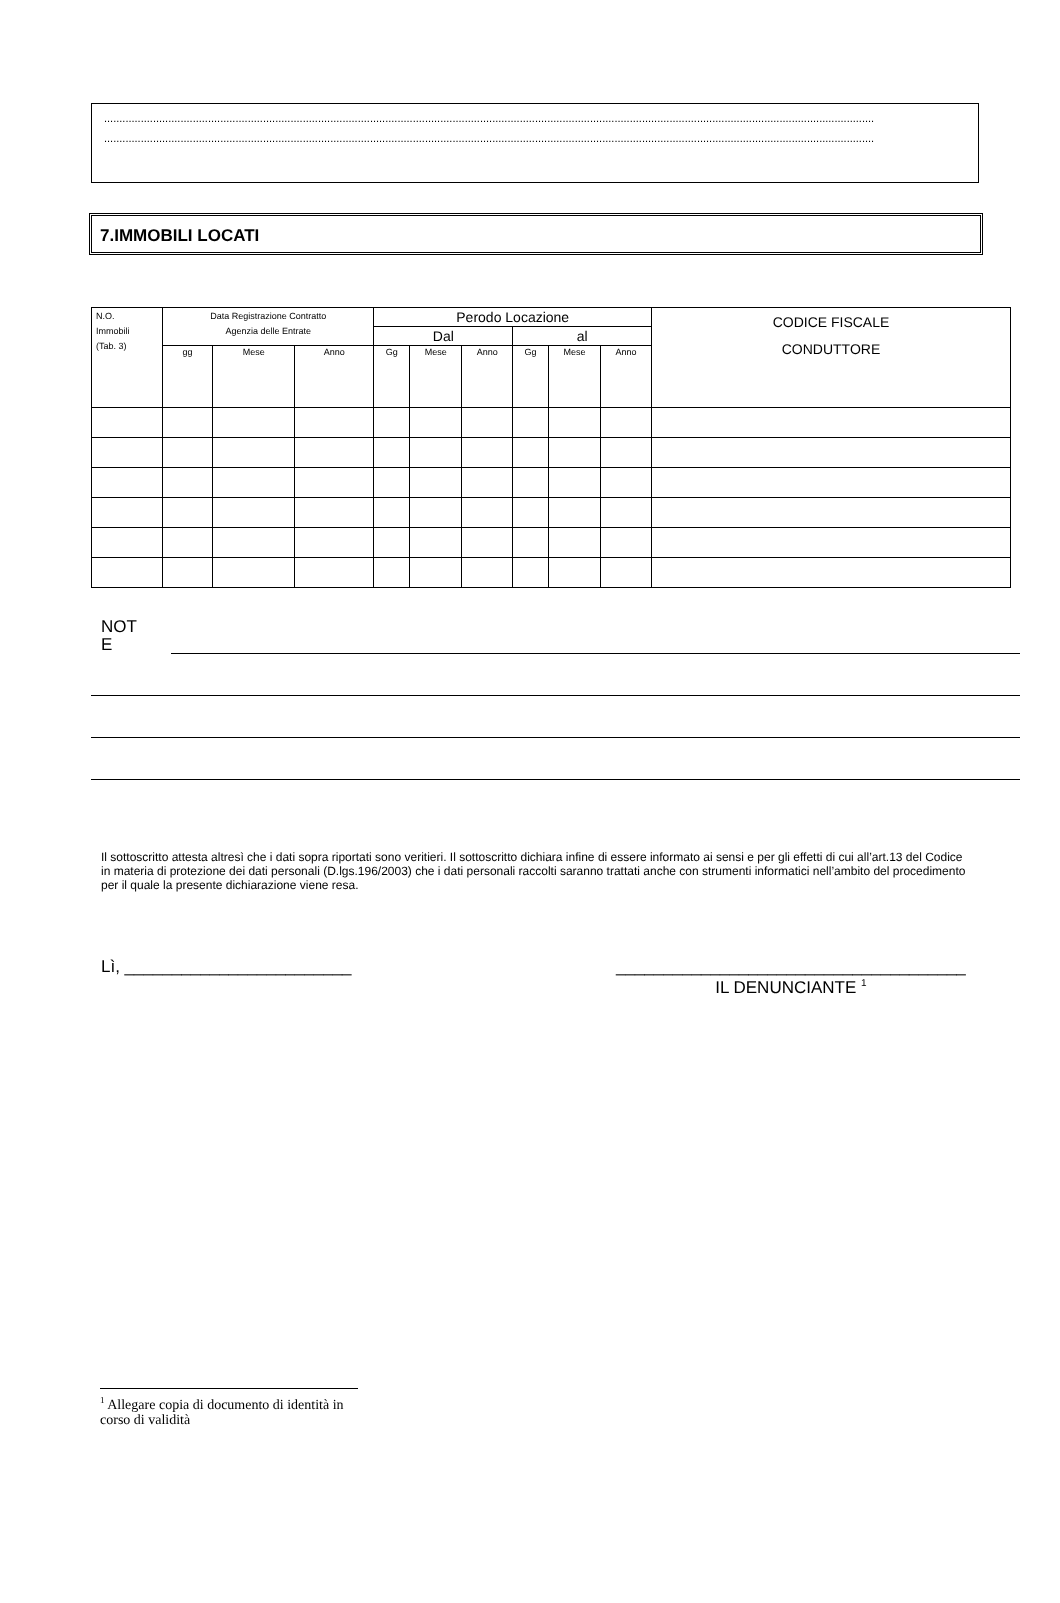............................................................................................................................................................................................................................................................
............................................................................................................................................................................................................................................................
7.IMMOBILI LOCATI
| N.O. Immobili (Tab. 3) | Data Registrazione Contratto Agenzia delle Entrate | | | Perodo Locazione | | | | | | CODICE FISCALE CONDUTTORE |
| --- | --- | --- | --- | --- | --- | --- | --- | --- | --- | --- |
| | | | | Dal | | | al | | | |
| | gg | Mese | Anno | Gg | Mese | Anno | Gg | Mese | Anno | |
NOT
E
Il sottoscritto attesta altresì che i dati sopra riportati sono veritieri. Il sottoscritto dichiara infine di essere informato ai sensi e per gli effetti di cui all’art.13 del Codice in materia di protezione dei dati personali (D.lgs.196/2003) che i dati personali raccolti saranno trattati anche con strumenti informatici nell’ambito del procedimento per il quale la presente dichiarazione viene resa.
Lì, ________________________ _____________________________________
IL DENUNCIANTE <sup>1</sup>
<sup>1</sup> Allegare copia di documento di identità in corso di validità